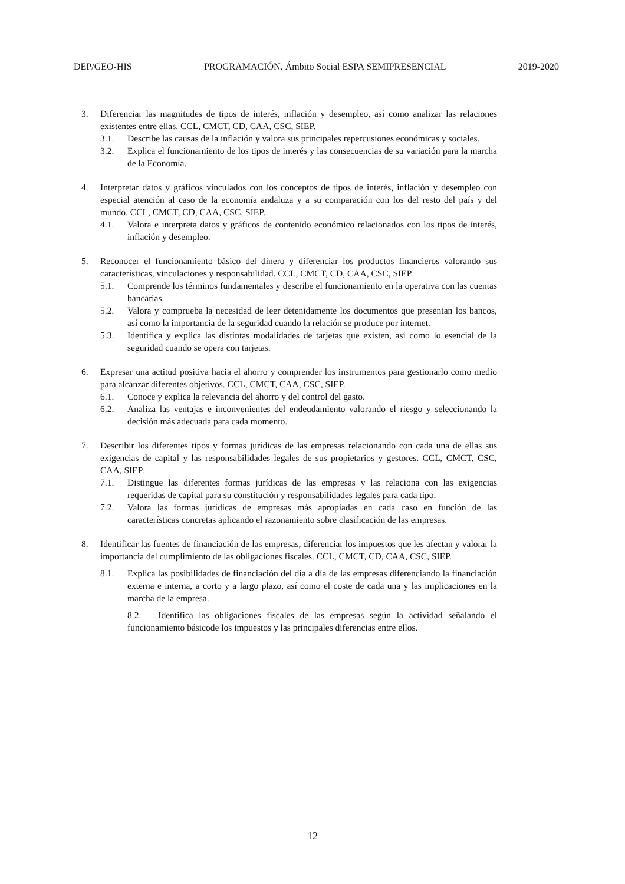DEP/GEO-HIS PROGRAMACIÓN. Ámbito Social ESPA SEMIPRESENCIAL 2019-2020
3. Diferenciar las magnitudes de tipos de interés, inflación y desempleo, así como analizar las relaciones existentes entre ellas. CCL, CMCT, CD, CAA, CSC, SIEP.
3.1. Describe las causas de la inflación y valora sus principales repercusiones económicas y sociales.
3.2. Explica el funcionamiento de los tipos de interés y las consecuencias de su variación para la marcha de la Economía.
4. Interpretar datos y gráficos vinculados con los conceptos de tipos de interés, inflación y desempleo con especial atención al caso de la economía andaluza y a su comparación con los del resto del país y del mundo. CCL, CMCT, CD, CAA, CSC, SIEP.
4.1. Valora e interpreta datos y gráficos de contenido económico relacionados con los tipos de interés, inflación y desempleo.
5. Reconocer el funcionamiento básico del dinero y diferenciar los productos financieros valorando sus características, vinculaciones y responsabilidad. CCL, CMCT, CD, CAA, CSC, SIEP.
5.1. Comprende los términos fundamentales y describe el funcionamiento en la operativa con las cuentas bancarias.
5.2. Valora y comprueba la necesidad de leer detenidamente los documentos que presentan los bancos, así como la importancia de la seguridad cuando la relación se produce por internet.
5.3. Identifica y explica las distintas modalidades de tarjetas que existen, así como lo esencial de la seguridad cuando se opera con tarjetas.
6. Expresar una actitud positiva hacia el ahorro y comprender los instrumentos para gestionarlo como medio para alcanzar diferentes objetivos. CCL, CMCT, CAA, CSC, SIEP.
6.1. Conoce y explica la relevancia del ahorro y del control del gasto.
6.2. Analiza las ventajas e inconvenientes del endeudamiento valorando el riesgo y seleccionando la decisión más adecuada para cada momento.
7. Describir los diferentes tipos y formas jurídicas de las empresas relacionando con cada una de ellas sus exigencias de capital y las responsabilidades legales de sus propietarios y gestores. CCL, CMCT, CSC, CAA, SIEP.
7.1. Distingue las diferentes formas jurídicas de las empresas y las relaciona con las exigencias requeridas de capital para su constitución y responsabilidades legales para cada tipo.
7.2. Valora las formas jurídicas de empresas más apropiadas en cada caso en función de las características concretas aplicando el razonamiento sobre clasificación de las empresas.
8. Identificar las fuentes de financiación de las empresas, diferenciar los impuestos que les afectan y valorar la importancia del cumplimiento de las obligaciones fiscales. CCL, CMCT, CD, CAA, CSC, SIEP.
8.1. Explica las posibilidades de financiación del día a día de las empresas diferenciando la financiación externa e interna, a corto y a largo plazo, así como el coste de cada una y las implicaciones en la marcha de la empresa.
8.2. Identifica las obligaciones fiscales de las empresas según la actividad señalando el funcionamiento básicode los impuestos y las principales diferencias entre ellos.
12